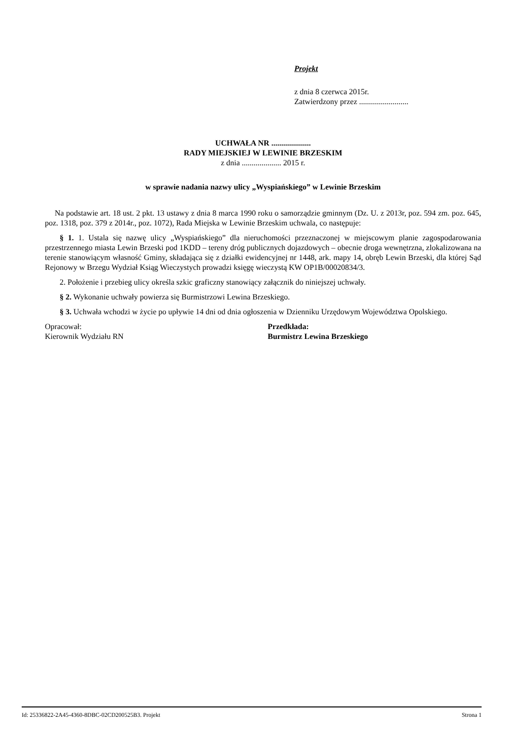Projekt
z dnia 8 czerwca 2015r.
Zatwierdzony przez .........................
UCHWAŁA NR ....................
RADY MIEJSKIEJ W LEWINIE BRZESKIM
z dnia .................... 2015 r.
w sprawie nadania nazwy ulicy „Wyspiańskiego” w Lewinie Brzeskim
Na podstawie art. 18 ust. 2 pkt. 13 ustawy z dnia 8 marca 1990 roku o samorządzie gminnym (Dz. U. z 2013r, poz. 594 zm. poz. 645, poz. 1318, poz. 379 z 2014r., poz. 1072), Rada Miejska w Lewinie Brzeskim uchwala, co następuje:
§ 1. 1. Ustala się nazwę ulicy „Wyspiańskiego” dla nieruchomości przeznaczonej w miejscowym planie zagospodarowania przestrzennego miasta Lewin Brzeski pod 1KDD – tereny dróg publicznych dojazdowych – obecnie droga wewnętrzna, zlokalizowana na terenie stanowiącym własność Gminy, składająca się z działki ewidencyjnej nr 1448, ark. mapy 14, obręb Lewin Brzeski, dla której Sąd Rejonowy w Brzegu Wydział Ksiąg Wieczystych prowadzi księgę wieczystą KW OP1B/00020834/3.
2. Położenie i przebieg ulicy określa szkic graficzny stanowiący załącznik do niniejszej uchwały.
§ 2. Wykonanie uchwały powierza się Burmistrzowi Lewina Brzeskiego.
§ 3. Uchwała wchodzi w życie po upływie 14 dni od dnia ogłoszenia w Dzienniku Urzędowym Województwa Opolskiego.
Opracował:
Kierownik Wydziału RN
Przedkłada:
Burmistrz Lewina Brzeskiego
Id: 25336822-2A45-4360-8DBC-02CD200525B3. Projekt Strona 1